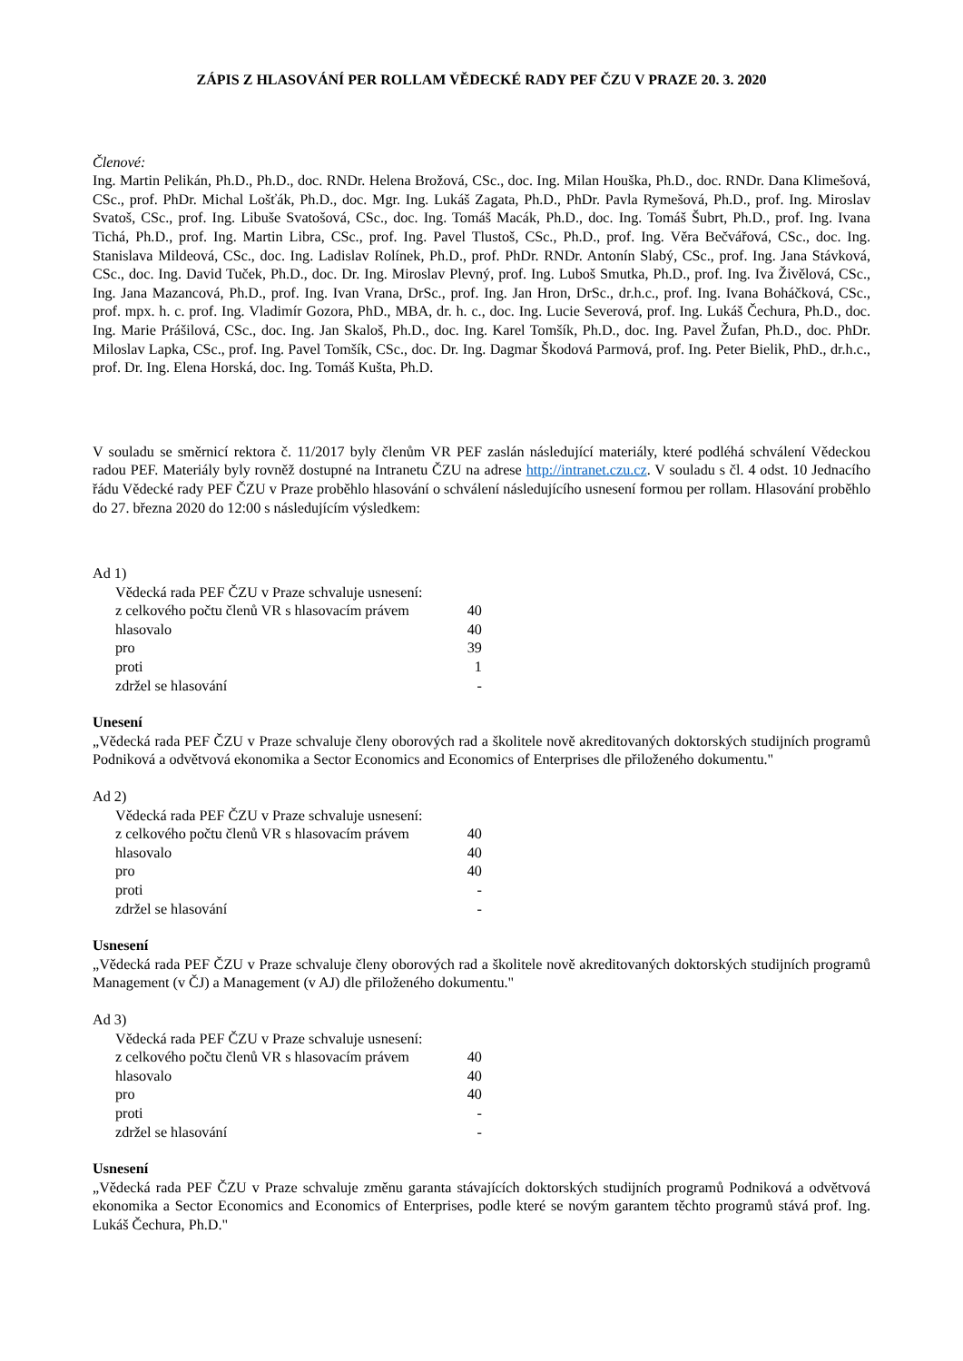ZÁPIS Z HLASOVÁNÍ PER ROLLAM VĚDECKÉ RADY PEF ČZU V PRAZE 20. 3. 2020
Členové:
Ing. Martin Pelikán, Ph.D., Ph.D., doc. RNDr. Helena Brožová, CSc., doc. Ing. Milan Houška, Ph.D., doc. RNDr. Dana Klimešová, CSc., prof. PhDr. Michal Lošťák, Ph.D., doc. Mgr. Ing. Lukáš Zagata, Ph.D., PhDr. Pavla Rymešová, Ph.D., prof. Ing. Miroslav Svatoš, CSc., prof. Ing. Libuše Svatošová, CSc., doc. Ing. Tomáš Macák, Ph.D., doc. Ing. Tomáš Šubrt, Ph.D., prof. Ing. Ivana Tichá, Ph.D., prof. Ing. Martin Libra, CSc., prof. Ing. Pavel Tlustoš, CSc., Ph.D., prof. Ing. Věra Bečvářová, CSc., doc. Ing. Stanislava Mildeová, CSc., doc. Ing. Ladislav Rolínek, Ph.D., prof. PhDr. RNDr. Antonín Slabý, CSc., prof. Ing. Jana Stávková, CSc., doc. Ing. David Tuček, Ph.D., doc. Dr. Ing. Miroslav Plevný, prof. Ing. Luboš Smutka, Ph.D., prof. Ing. Iva Živělová, CSc., Ing. Jana Mazancová, Ph.D., prof. Ing. Ivan Vrana, DrSc., prof. Ing. Jan Hron, DrSc., dr.h.c., prof. Ing. Ivana Boháčková, CSc., prof. mpx. h. c. prof. Ing. Vladimír Gozora, PhD., MBA, dr. h. c., doc. Ing. Lucie Severová, prof. Ing. Lukáš Čechura, Ph.D., doc. Ing. Marie Prášilová, CSc., doc. Ing. Jan Skaloš, Ph.D., doc. Ing. Karel Tomšík, Ph.D., doc. Ing. Pavel Žufan, Ph.D., doc. PhDr. Miloslav Lapka, CSc., prof. Ing. Pavel Tomšík, CSc., doc. Dr. Ing. Dagmar Škodová Parmová, prof. Ing. Peter Bielik, PhD., dr.h.c., prof. Dr. Ing. Elena Horská, doc. Ing. Tomáš Kušta, Ph.D.
V souladu se směrnicí rektora č. 11/2017 byly členům VR PEF zaslán následující materiály, které podléhá schválení Vědeckou radou PEF. Materiály byly rovněž dostupné na Intranetu ČZU na adrese http://intranet.czu.cz. V souladu s čl. 4 odst. 10 Jednacího řádu Vědecké rady PEF ČZU v Praze proběhlo hlasování o schválení následujícího usnesení formou per rollam. Hlasování proběhlo do 27. března 2020 do 12:00 s následujícím výsledkem:
Ad 1)
| Vědecká rada PEF ČZU v Praze schvaluje usnesení: | |
| z celkového počtu členů VR s hlasovacím právem | 40 |
| hlasovalo | 40 |
| pro | 39 |
| proti | 1 |
| zdržel se hlasování | - |
Unesení
„Vědecká rada PEF ČZU v Praze schvaluje členy oborových rad a školitele nově akreditovaných doktorských studijních programů Podniková a odvětvová ekonomika a Sector Economics and Economics of Enterprises dle přiloženého dokumentu."
Ad 2)
| Vědecká rada PEF ČZU v Praze schvaluje usnesení: | |
| z celkového počtu členů VR s hlasovacím právem | 40 |
| hlasovalo | 40 |
| pro | 40 |
| proti | - |
| zdržel se hlasování | - |
Usnesení
„Vědecká rada PEF ČZU v Praze schvaluje členy oborových rad a školitele nově akreditovaných doktorských studijních programů Management (v ČJ) a Management (v AJ) dle přiloženého dokumentu."
Ad 3)
| Vědecká rada PEF ČZU v Praze schvaluje usnesení: | |
| z celkového počtu členů VR s hlasovacím právem | 40 |
| hlasovalo | 40 |
| pro | 40 |
| proti | - |
| zdržel se hlasování | - |
Usnesení
„Vědecká rada PEF ČZU v Praze schvaluje změnu garanta stávajících doktorských studijních programů Podniková a odvětvová ekonomika a Sector Economics and Economics of Enterprises, podle které se novým garantem těchto programů stává prof. Ing. Lukáš Čechura, Ph.D."